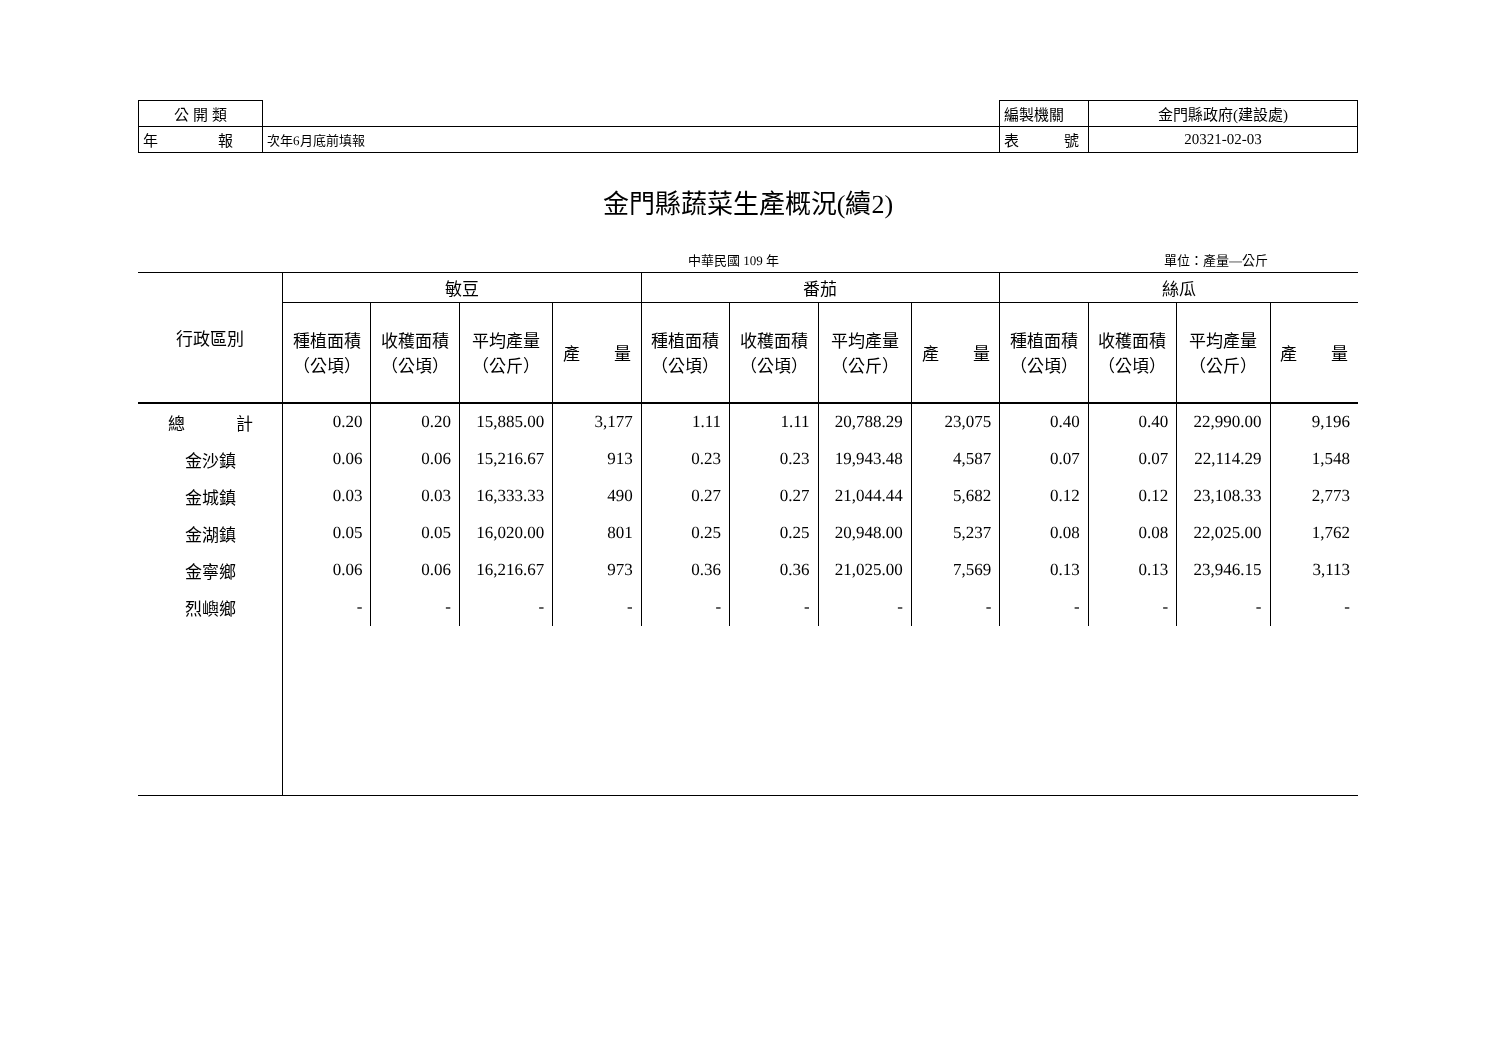| 公 開 類 | | 編製機關 | 金門縣政府(建設處) |
| 年 報 | 次年6月底前填報 | 表 號 | 20321-02-03 |
金門縣蔬菜生產概況(續2)
中華民國 109 年 單位：產量—公斤
| 行政區別 | 敏豆 | | | | 番茄 | | | | 絲瓜 | | | |
| --- | --- | --- | --- | --- | --- | --- | --- | --- | --- | --- | --- | --- |
| | 種植面積 （公頃） | 收穫面積 （公頃） | 平均產量 （公斤） | 產 量 | 種植面積 （公頃） | 收穫面積 （公頃） | 平均產量 （公斤） | 產 量 | 種植面積 （公頃） | 收穫面積 （公頃） | 平均產量 （公斤） | 產 量 |
| 總 計 | 0.20 | 0.20 | 15,885.00 | 3,177 | 1.11 | 1.11 | 20,788.29 | 23,075 | 0.40 | 0.40 | 22,990.00 | 9,196 |
| 金沙鎮 | 0.06 | 0.06 | 15,216.67 | 913 | 0.23 | 0.23 | 19,943.48 | 4,587 | 0.07 | 0.07 | 22,114.29 | 1,548 |
| 金城鎮 | 0.03 | 0.03 | 16,333.33 | 490 | 0.27 | 0.27 | 21,044.44 | 5,682 | 0.12 | 0.12 | 23,108.33 | 2,773 |
| 金湖鎮 | 0.05 | 0.05 | 16,020.00 | 801 | 0.25 | 0.25 | 20,948.00 | 5,237 | 0.08 | 0.08 | 22,025.00 | 1,762 |
| 金寧鄉 | 0.06 | 0.06 | 16,216.67 | 973 | 0.36 | 0.36 | 21,025.00 | 7,569 | 0.13 | 0.13 | 23,946.15 | 3,113 |
| 烈嶼鄉 | - | - | - | - | - | - | - | - | - | - | - | - |